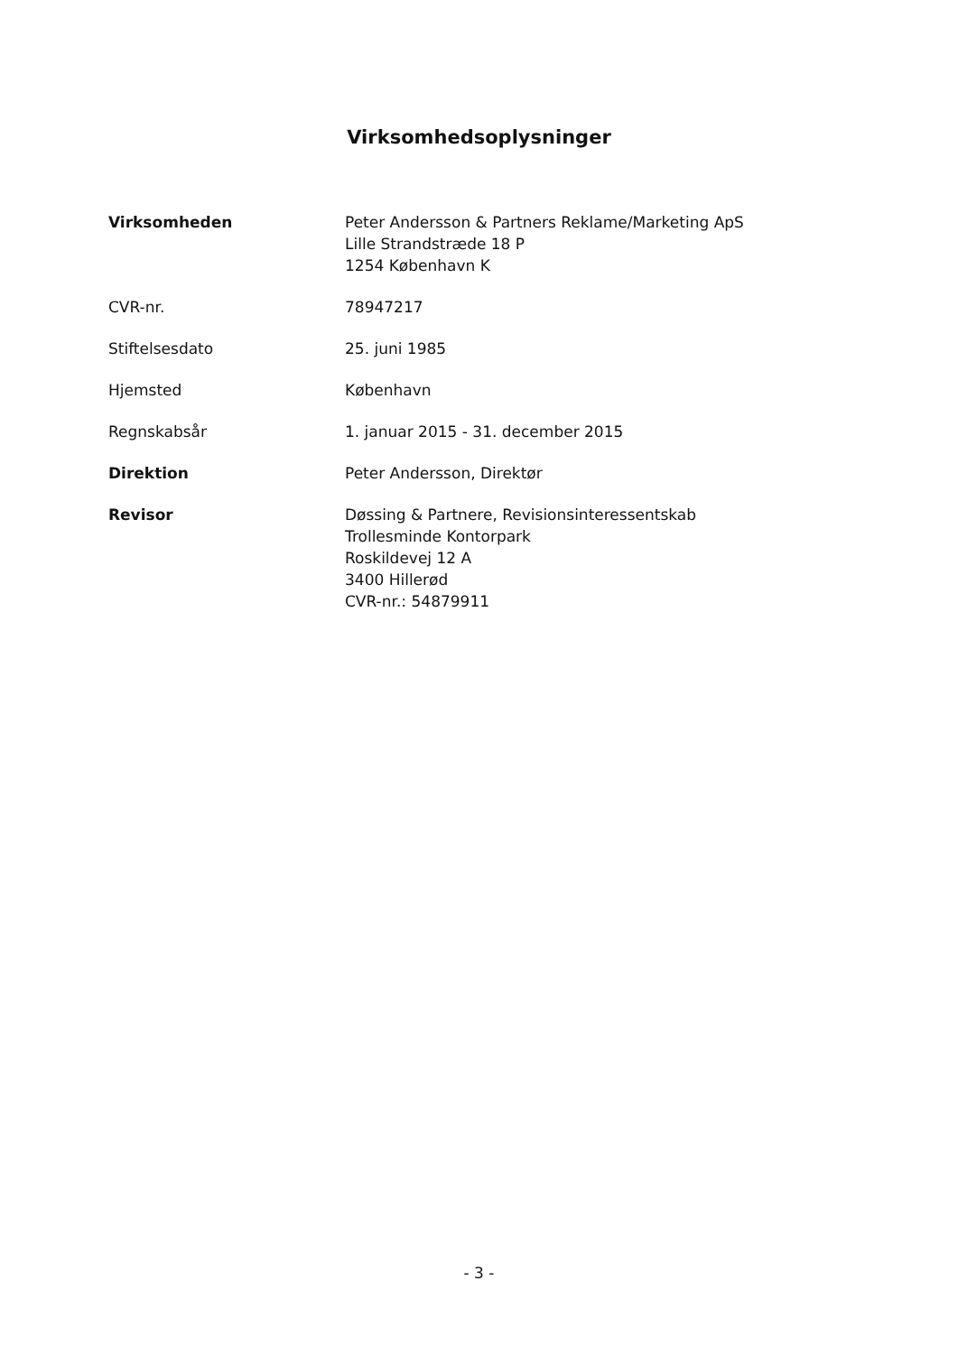Virksomhedsoplysninger
| Virksomheden | Peter Andersson & Partners Reklame/Marketing ApS Lille Strandstræde 18 P 1254 København K |
| CVR-nr. | 78947217 |
| Stiftelsesdato | 25. juni 1985 |
| Hjemsted | København |
| Regnskabsår | 1. januar 2015 - 31. december 2015 |
| Direktion | Peter Andersson, Direktør |
| Revisor | Døssing & Partnere, Revisionsinteressentskab Trollesminde Kontorpark Roskildevej 12 A 3400 Hillerød CVR-nr.: 54879911 |
- 3 -